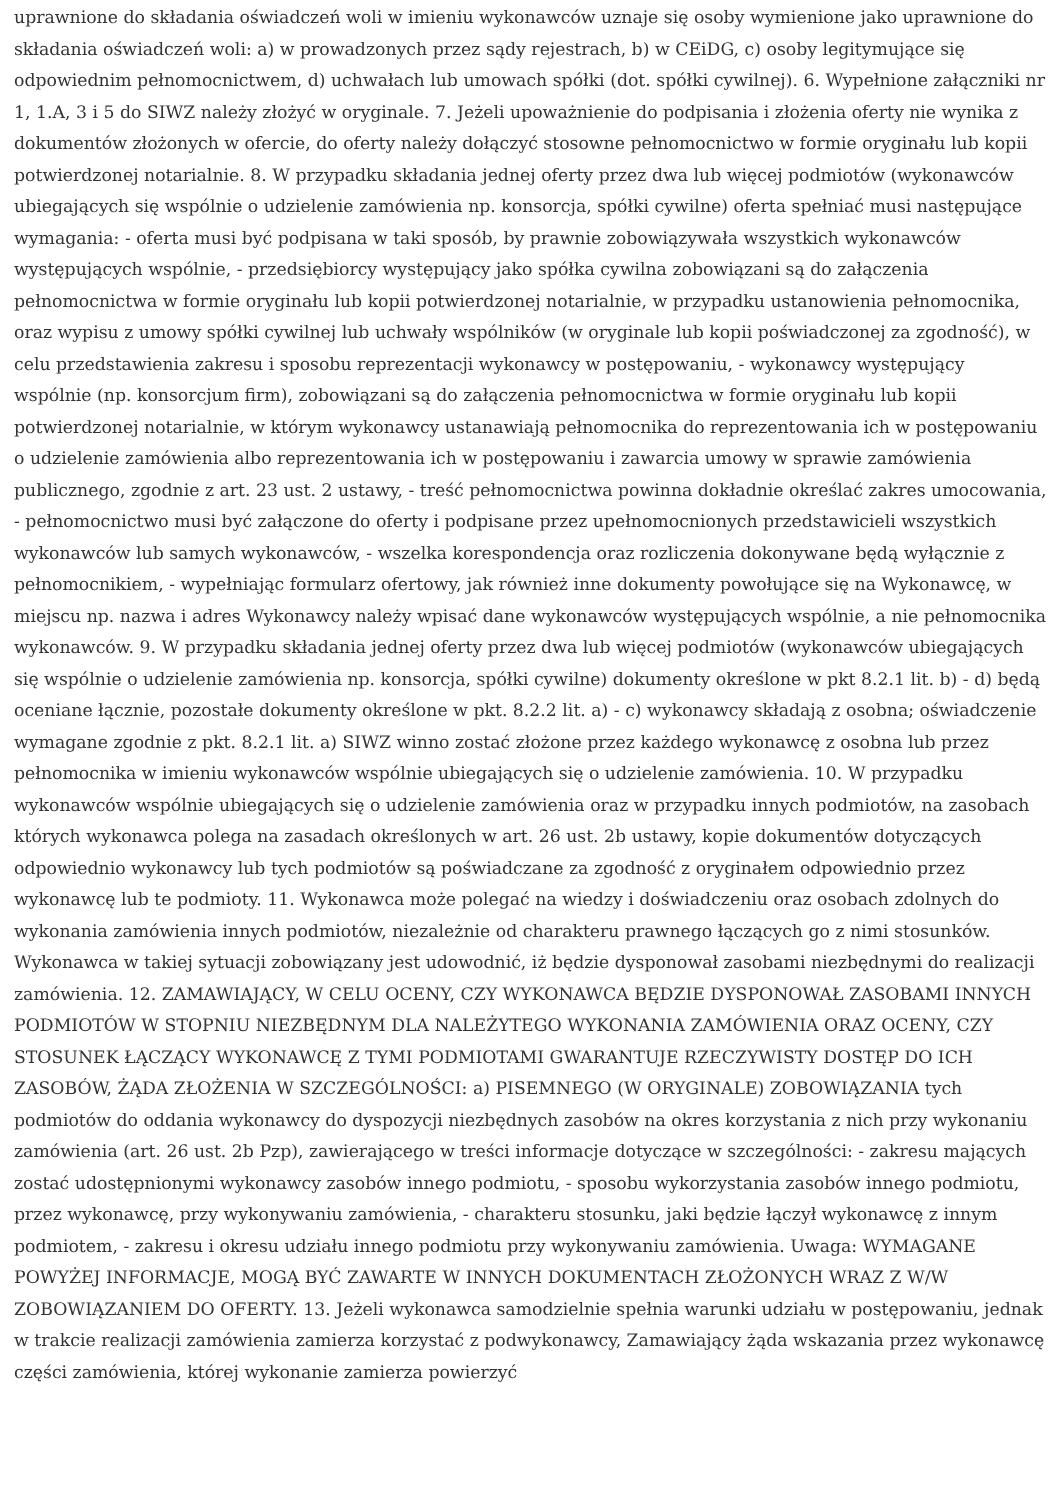uprawnione do składania oświadczeń woli w imieniu wykonawców uznaje się osoby wymienione jako uprawnione do składania oświadczeń woli: a) w prowadzonych przez sądy rejestrach, b) w CEiDG, c) osoby legitymujące się odpowiednim pełnomocnictwem, d) uchwałach lub umowach spółki (dot. spółki cywilnej). 6. Wypełnione załączniki nr 1, 1.A, 3 i 5 do SIWZ należy złożyć w oryginale. 7. Jeżeli upoważnienie do podpisania i złożenia oferty nie wynika z dokumentów złożonych w ofercie, do oferty należy dołączyć stosowne pełnomocnictwo w formie oryginału lub kopii potwierdzonej notarialnie. 8. W przypadku składania jednej oferty przez dwa lub więcej podmiotów (wykonawców ubiegających się wspólnie o udzielenie zamówienia np. konsorcja, spółki cywilne) oferta spełniać musi następujące wymagania: - oferta musi być podpisana w taki sposób, by prawnie zobowiązywała wszystkich wykonawców występujących wspólnie, - przedsiębiorcy występujący jako spółka cywilna zobowiązani są do załączenia pełnomocnictwa w formie oryginału lub kopii potwierdzonej notarialnie, w przypadku ustanowienia pełnomocnika, oraz wypisu z umowy spółki cywilnej lub uchwały wspólników (w oryginale lub kopii poświadczonej za zgodność), w celu przedstawienia zakresu i sposobu reprezentacji wykonawcy w postępowaniu, - wykonawcy występujący wspólnie (np. konsorcjum firm), zobowiązani są do załączenia pełnomocnictwa w formie oryginału lub kopii potwierdzonej notarialnie, w którym wykonawcy ustanawiają pełnomocnika do reprezentowania ich w postępowaniu o udzielenie zamówienia albo reprezentowania ich w postępowaniu i zawarcia umowy w sprawie zamówienia publicznego, zgodnie z art. 23 ust. 2 ustawy, - treść pełnomocnictwa powinna dokładnie określać zakres umocowania, - pełnomocnictwo musi być załączone do oferty i podpisane przez upełnomocnionych przedstawicieli wszystkich wykonawców lub samych wykonawców, - wszelka korespondencja oraz rozliczenia dokonywane będą wyłącznie z pełnomocnikiem, - wypełniając formularz ofertowy, jak również inne dokumenty powołujące się na Wykonawcę, w miejscu np. nazwa i adres Wykonawcy należy wpisać dane wykonawców występujących wspólnie, a nie pełnomocnika wykonawców. 9. W przypadku składania jednej oferty przez dwa lub więcej podmiotów (wykonawców ubiegających się wspólnie o udzielenie zamówienia np. konsorcja, spółki cywilne) dokumenty określone w pkt 8.2.1 lit. b) - d) będą oceniane łącznie, pozostałe dokumenty określone w pkt. 8.2.2 lit. a) - c) wykonawcy składają z osobna; oświadczenie wymagane zgodnie z pkt. 8.2.1 lit. a) SIWZ winno zostać złożone przez każdego wykonawcę z osobna lub przez pełnomocnika w imieniu wykonawców wspólnie ubiegających się o udzielenie zamówienia. 10. W przypadku wykonawców wspólnie ubiegających się o udzielenie zamówienia oraz w przypadku innych podmiotów, na zasobach których wykonawca polega na zasadach określonych w art. 26 ust. 2b ustawy, kopie dokumentów dotyczących odpowiednio wykonawcy lub tych podmiotów są poświadczane za zgodność z oryginałem odpowiednio przez wykonawcę lub te podmioty. 11. Wykonawca może polegać na wiedzy i doświadczeniu oraz osobach zdolnych do wykonania zamówienia innych podmiotów, niezależnie od charakteru prawnego łączących go z nimi stosunków. Wykonawca w takiej sytuacji zobowiązany jest udowodnić, iż będzie dysponował zasobami niezbędnymi do realizacji zamówienia. 12. ZAMAWIAJĄCY, W CELU OCENY, CZY WYKONAWCA BĘDZIE DYSPONOWAŁ ZASOBAMI INNYCH PODMIOTÓW W STOPNIU NIEZBĘDNYM DLA NALEŻYTEGO WYKONANIA ZAMÓWIENIA ORAZ OCENY, CZY STOSUNEK ŁĄCZĄCY WYKONAWCĘ Z TYMI PODMIOTAMI GWARANTUJE RZECZYWISTY DOSTĘP DO ICH ZASOBÓW, ŻĄDA ZŁOŻENIA W SZCZEGÓLNOŚCI: a) PISEMNEGO (W ORYGINALE) ZOBOWIĄZANIA tych podmiotów do oddania wykonawcy do dyspozycji niezbędnych zasobów na okres korzystania z nich przy wykonaniu zamówienia (art. 26 ust. 2b Pzp), zawierającego w treści informacje dotyczące w szczególności: - zakresu mających zostać udostępnionymi wykonawcy zasobów innego podmiotu, - sposobu wykorzystania zasobów innego podmiotu, przez wykonawcę, przy wykonywaniu zamówienia, - charakteru stosunku, jaki będzie łączył wykonawcę z innym podmiotem, - zakresu i okresu udziału innego podmiotu przy wykonywaniu zamówienia. Uwaga: WYMAGANE POWYŻEJ INFORMACJE, MOGĄ BYĆ ZAWARTE W INNYCH DOKUMENTACH ZŁOŻONYCH WRAZ Z W/W ZOBOWIĄZANIEM DO OFERTY. 13. Jeżeli wykonawca samodzielnie spełnia warunki udziału w postępowaniu, jednak w trakcie realizacji zamówienia zamierza korzystać z podwykonawcy, Zamawiający żąda wskazania przez wykonawcę części zamówienia, której wykonanie zamierza powierzyć